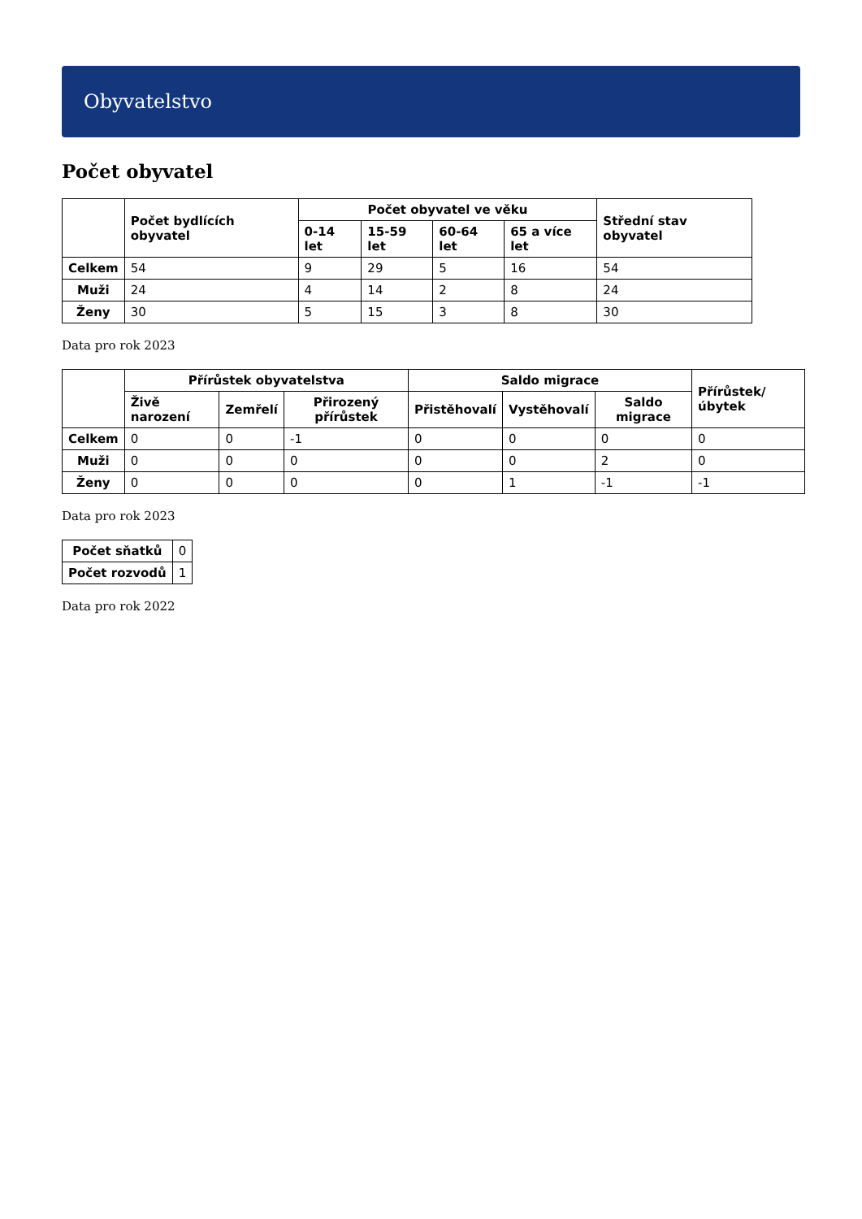Obyvatelstvo
Počet obyvatel
| | Počet bydlících obyvatel | Počet obyvatel ve věku | | | | Střední stav obyvatel |
| --- | --- | --- | --- | --- | --- | --- |
| | | 0-14 let | 15-59 let | 60-64 let | 65 a více let | |
| Celkem | 54 | 9 | 29 | 5 | 16 | 54 |
| Muži | 24 | 4 | 14 | 2 | 8 | 24 |
| Ženy | 30 | 5 | 15 | 3 | 8 | 30 |
Data pro rok 2023
| | Přírůstek obyvatelstva | | | Saldo migrace | | | Přírůstek/úbytek |
| --- | --- | --- | --- | --- | --- | --- | --- |
| | Živě narození | Zemřelí | Přirozený přírůstek | Přistěhovalí | Vystěhovalí | Saldo migrace | |
| Celkem | 0 | 0 | -1 | 0 | 0 | 0 | 0 |
| Muži | 0 | 0 | 0 | 0 | 0 | 2 | 0 |
| Ženy | 0 | 0 | 0 | 0 | 1 | -1 | -1 |
Data pro rok 2023
| Počet sňatků | 0 |
| Počet rozvodů | 1 |
Data pro rok 2022